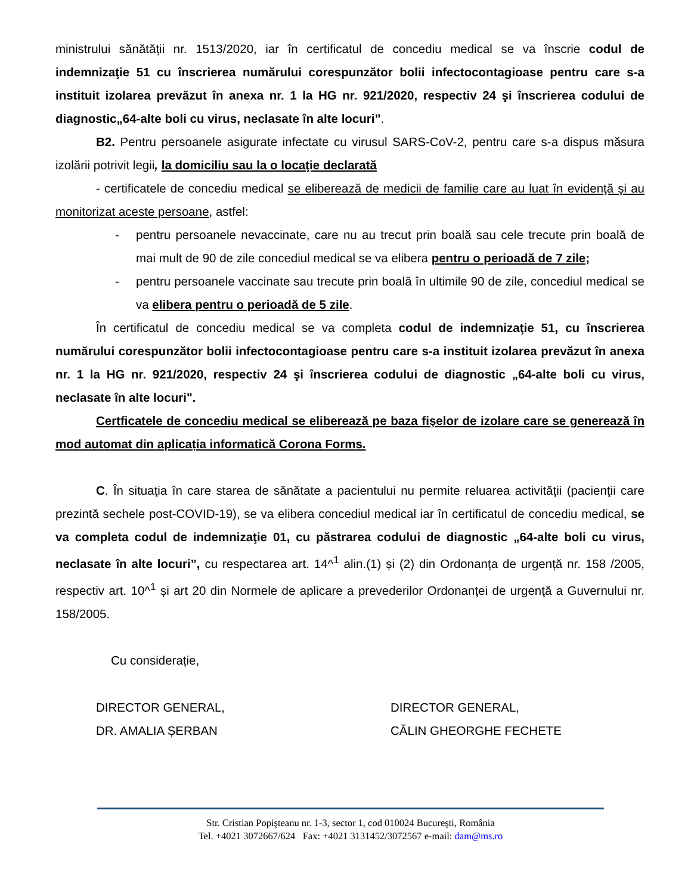ministrului sănătății nr. 1513/2020, iar în certificatul de concediu medical se va înscrie codul de indemnizaţie 51 cu înscrierea numărului corespunzător bolii infectocontagioase pentru care s-a instituit izolarea prevăzut în anexa nr. 1 la HG nr. 921/2020, respectiv 24 şi înscrierea codului de diagnostic„64-alte boli cu virus, neclasate în alte locuri”.
B2. Pentru persoanele asigurate infectate cu virusul SARS-CoV-2, pentru care s-a dispus măsura izolării potrivit legii, la domiciliu sau la o locaţie declarată
- certificatele de concediu medical se eliberează de medicii de familie care au luat în evidenţă şi au monitorizat aceste persoane, astfel:
- pentru persoanele nevaccinate, care nu au trecut prin boală sau cele trecute prin boală de mai mult de 90 de zile concediul medical se va elibera pentru o perioadă de 7 zile;
- pentru persoanele vaccinate sau trecute prin boală în ultimile 90 de zile, concediul medical se va elibera pentru o perioadă de 5 zile.
În certificatul de concediu medical se va completa codul de indemnizaţie 51, cu înscrierea numărului corespunzător bolii infectocontagioase pentru care s-a instituit izolarea prevăzut în anexa nr. 1 la HG nr. 921/2020, respectiv 24 şi înscrierea codului de diagnostic „64-alte boli cu virus, neclasate în alte locuri".
Certficatele de concediu medical se eliberează pe baza fişelor de izolare care se generează în mod automat din aplicația informatică Corona Forms.
C. În situaţia în care starea de sănătate a pacientului nu permite reluarea activităţii (pacienţii care prezintă sechele post-COVID-19), se va elibera concediul medical iar în certificatul de concediu medical, se va completa codul de indemnizaţie 01, cu păstrarea codului de diagnostic „64-alte boli cu virus, neclasate în alte locuri”, cu respectarea art. 14^<sup>1</sup> alin.(1) și (2) din Ordonanța de urgență nr. 158 /2005, respectiv art. 10^<sup>1</sup> și art 20 din Normele de aplicare a prevederilor Ordonanţei de urgenţă a Guvernului nr. 158/2005.
Cu considerație,
DIRECTOR GENERAL,
DR. AMALIA ȘERBAN
DIRECTOR GENERAL,
CĂLIN GHEORGHE FECHETE
Str. Cristian Popişteanu nr. 1-3, sector 1, cod 010024 Bucureşti, România
Tel. +4021 3072667/624 Fax: +4021 3131452/3072567 e-mail: dam@ms.ro